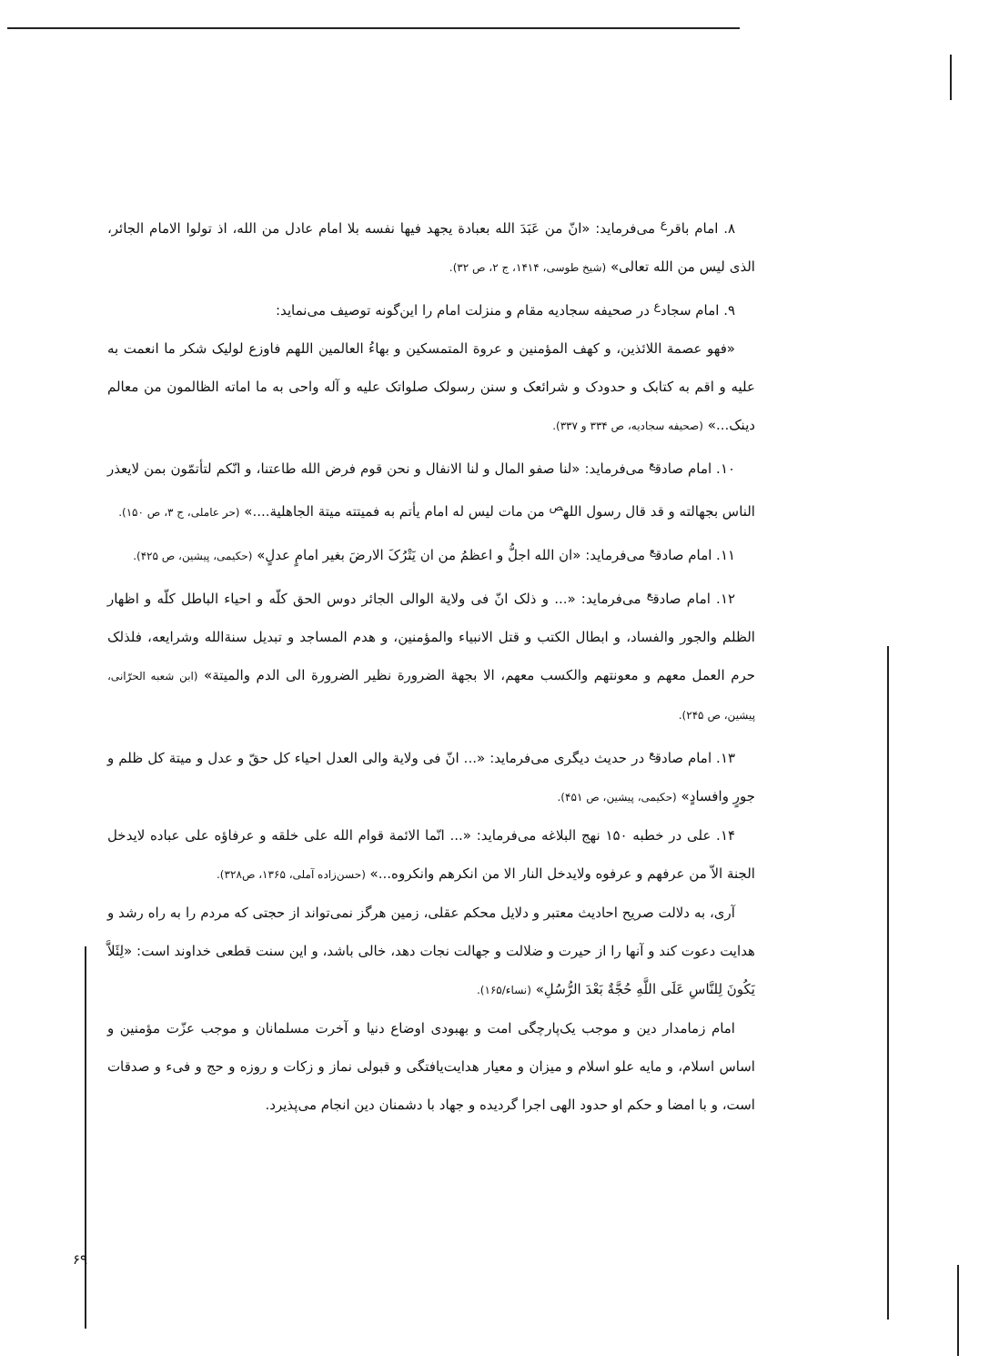۸. امام باقر<sup>ع</sup> می‌فرماید: «انّ من عَبَدَ الله بعبادة یجهد فیها نفسه بلا امام عادل من الله، اذ تولوا الامام الجائر، الذی لیس من الله تعالی» (شیخ طوسی، ۱۴۱۴، ج ۲، ص ۳۲).
۹. امام سجاد<sup>ع</sup> در صحیفه سجادیه مقام و منزلت امام را این‌گونه توصیف می‌نماید:
«فهو عصمة اللائذین، و کهف المؤمنین و عروة المتمسکین و بهاءُ العالمین اللهم فاوزع لولیک شکر ما انعمت به علیه و اقم به کتابک و حدودک و شرائعک و سنن رسولک صلواتک علیه و آله واحی به ما اماته الظالمون من معالم دینک...» (صحیفه سجادیه، ص ۳۳۴ و ۳۳۷).
۱۰. امام صادق<sup>ع</sup> می‌فرماید: «لنا صفو المال و لنا الانفال و نحن قوم فرض الله طاعتنا، و انّکم لتأتمّون بمن لایعذر الناس بجهالته و قد قال رسول الله<sup>ص</sup> من مات لیس له امام یأتم به فمیتته میتة الجاهلیة....» (حر عاملی، ج ۳، ص ۱۵۰).
۱۱. امام صادق<sup>ع</sup> می‌فرماید: «ان الله اجلُّ و اعظمُ من ان یَتْرُکَ الارضَ بغیر امامٍ عدلٍ» (حکیمی، پیشین، ص ۴۲۵).
۱۲. امام صادق<sup>ع</sup> می‌فرماید: «... و ذلک انّ فی ولایة الوالی الجائر دوس الحق کلّه و احیاء الباطل کلّه و اظهار الظلم والجور والفساد، و ابطال الکتب و قتل الانبیاء والمؤمنین، و هدم المساجد و تبدیل سنةالله وشرایعه، فلذلک حرم العمل معهم و معونتهم والکسب معهم، الا بجهة الضرورة نظیر الضرورة الی الدم والمیتة» (ابن شعبه الحرّانی، پیشین، ص ۲۴۵).
۱۳. امام صادق<sup>ع</sup> در حدیث دیگری می‌فرماید: «... انّ فی ولایة والی العدل احیاء کل حقّ و عدل و میتة کل ظلم و جورٍ وافسادٍ» (حکیمی، پیشین، ص ۴۵۱).
۱۴. علی در خطبه ۱۵۰ نهج البلاغه می‌فرماید: «... انّما الائمة قوام الله علی خلقه و عرفاؤه علی عباده لایدخل الجنة الاّ من عرفهم و عرفوه ولایدخل النار الا من انکرهم وانکروه...» (حسن‌زاده آملی، ۱۳۶۵، ص۳۲۸).
آری، به دلالت صریح احادیث معتبر و دلایل محکم عقلی، زمین هرگز نمی‌تواند از حجتی که مردم را به راه رشد و هدایت دعوت کند و آنها را از حیرت و ضلالت و جهالت نجات دهد، خالی باشد، و این سنت قطعی خداوند است: «لِئَلاَّ یَکُونَ لِلنَّاسِ عَلَى اللَّهِ حُجَّةٌ بَعْدَ الرُّسُلِ» (نساء/۱۶۵).
امام زمامدار دین و موجب یک‌پارچگی امت و بهبودی اوضاع دنیا و آخرت مسلمانان و موجب عزّت مؤمنین و اساس اسلام، و مایه علو اسلام و میزان و معیار هدایت‌یافتگی و قبولی نماز و زکات و روزه و حج و فیء و صدقات است، و با امضا و حکم او حدود الهی اجرا گردیده و جهاد با دشمنان دین انجام می‌پذیرد.
۶۹